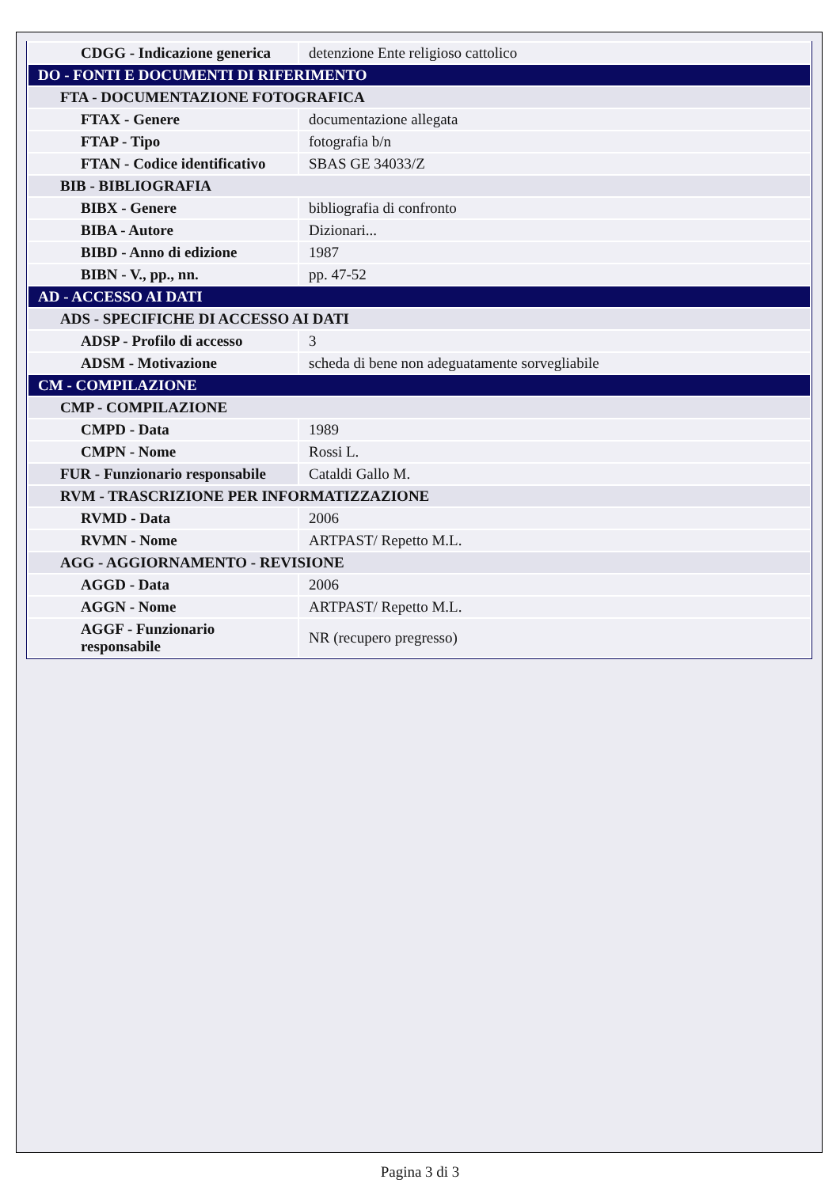| CDGG - Indicazione generica | detenzione Ente religioso cattolico |
| DO - FONTI E DOCUMENTI DI RIFERIMENTO | |
| FTA - DOCUMENTAZIONE FOTOGRAFICA | |
| FTAX - Genere | documentazione allegata |
| FTAP - Tipo | fotografia b/n |
| FTAN - Codice identificativo | SBAS GE 34033/Z |
| BIB - BIBLIOGRAFIA | |
| BIBX - Genere | bibliografia di confronto |
| BIBA - Autore | Dizionari... |
| BIBD - Anno di edizione | 1987 |
| BIBN - V., pp., nn. | pp. 47-52 |
| AD - ACCESSO AI DATI | |
| ADS - SPECIFICHE DI ACCESSO AI DATI | |
| ADSP - Profilo di accesso | 3 |
| ADSM - Motivazione | scheda di bene non adeguatamente sorvegliabile |
| CM - COMPILAZIONE | |
| CMP - COMPILAZIONE | |
| CMPD - Data | 1989 |
| CMPN - Nome | Rossi L. |
| FUR - Funzionario responsabile | Cataldi Gallo M. |
| RVM - TRASCRIZIONE PER INFORMATIZZAZIONE | |
| RVMD - Data | 2006 |
| RVMN - Nome | ARTPAST/ Repetto M.L. |
| AGG - AGGIORNAMENTO - REVISIONE | |
| AGGD - Data | 2006 |
| AGGN - Nome | ARTPAST/ Repetto M.L. |
| AGGF - Funzionario responsabile | NR (recupero pregresso) |
Pagina 3 di 3